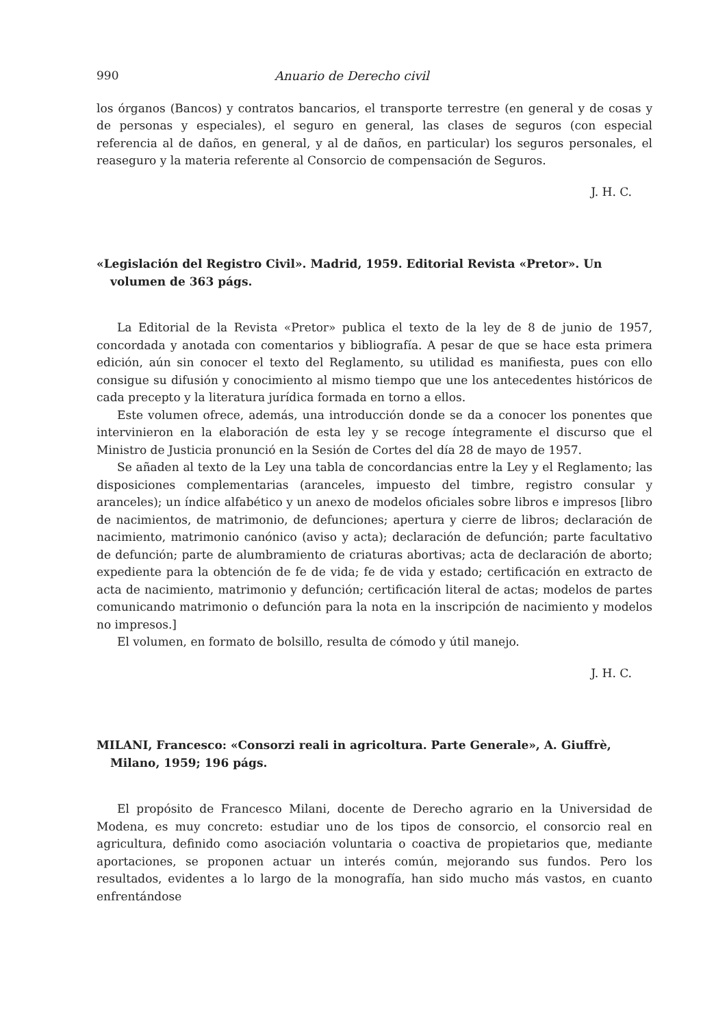990 Anuario de Derecho civil
los órganos (Bancos) y contratos bancarios, el transporte terrestre (en general y de cosas y de personas y especiales), el seguro en general, las clases de seguros (con especial referencia al de daños, en general, y al de daños, en particular) los seguros personales, el reaseguro y la materia referente al Consorcio de compensación de Seguros.
J. H. C.
«Legislación del Registro Civil». Madrid, 1959. Editorial Revista «Pretor». Un volumen de 363 págs.
La Editorial de la Revista «Pretor» publica el texto de la ley de 8 de junio de 1957, concordada y anotada con comentarios y bibliografía. A pesar de que se hace esta primera edición, aún sin conocer el texto del Reglamento, su utilidad es manifiesta, pues con ello consigue su difusión y conocimiento al mismo tiempo que une los antecedentes históricos de cada precepto y la literatura jurídica formada en torno a ellos.
Este volumen ofrece, además, una introducción donde se da a conocer los ponentes que intervinieron en la elaboración de esta ley y se recoge íntegramente el discurso que el Ministro de Justicia pronunció en la Sesión de Cortes del día 28 de mayo de 1957.
Se añaden al texto de la Ley una tabla de concordancias entre la Ley y el Reglamento; las disposiciones complementarias (aranceles, impuesto del timbre, registro consular y aranceles); un índice alfabético y un anexo de modelos oficiales sobre libros e impresos [libro de nacimientos, de matrimonio, de defunciones; apertura y cierre de libros; declaración de nacimiento, matrimonio canónico (aviso y acta); declaración de defunción; parte facultativo de defunción; parte de alumbramiento de criaturas abortivas; acta de declaración de aborto; expediente para la obtención de fe de vida; fe de vida y estado; certificación en extracto de acta de nacimiento, matrimonio y defunción; certificación literal de actas; modelos de partes comunicando matrimonio o defunción para la nota en la inscripción de nacimiento y modelos no impresos.]
El volumen, en formato de bolsillo, resulta de cómodo y útil manejo.
J. H. C.
MILANI, Francesco: «Consorzi reali in agricoltura. Parte Generale», A. Giuffrè, Milano, 1959; 196 págs.
El propósito de Francesco Milani, docente de Derecho agrario en la Universidad de Modena, es muy concreto: estudiar uno de los tipos de consorcio, el consorcio real en agricultura, definido como asociación voluntaria o coactiva de propietarios que, mediante aportaciones, se proponen actuar un interés común, mejorando sus fundos. Pero los resultados, evidentes a lo largo de la monografía, han sido mucho más vastos, en cuanto enfrentándose